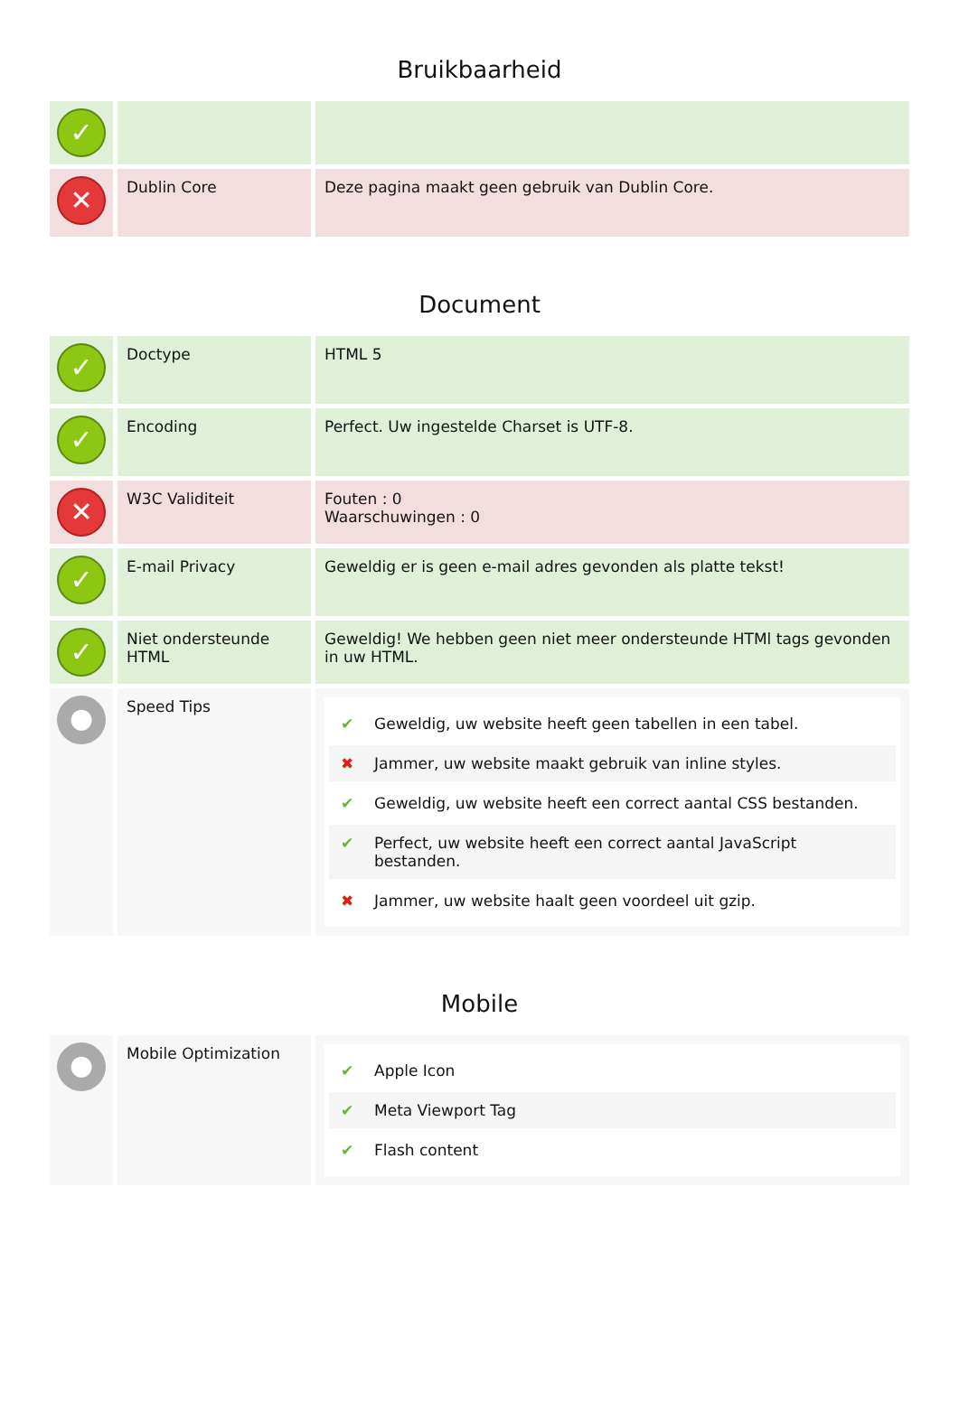Bruikbaarheid
| ✓ | | |
| ✕ | Dublin Core | Deze pagina maakt geen gebruik van Dublin Core. |
Document
| ✓ | Doctype | HTML 5 |
| ✓ | Encoding | Perfect. Uw ingestelde Charset is UTF-8. |
| ✕ | W3C Validiteit | Fouten : 0 Waarschuwingen : 0 |
| ✓ | E-mail Privacy | Geweldig er is geen e-mail adres gevonden als platte tekst! |
| ✓ | Niet ondersteunde HTML | Geweldig! We hebben geen niet meer ondersteunde HTMl tags gevonden in uw HTML. |
| ● | Speed Tips | ✔ Geweldig, uw website heeft geen tabellen in een tabel. ✖ Jammer, uw website maakt gebruik van inline styles. ✔ Geweldig, uw website heeft een correct aantal CSS bestanden. ✔ Perfect, uw website heeft een correct aantal JavaScript bestanden. ✖ Jammer, uw website haalt geen voordeel uit gzip. |
Mobile
| ● | Mobile Optimization | ✔ Apple Icon ✔ Meta Viewport Tag ✔ Flash content |